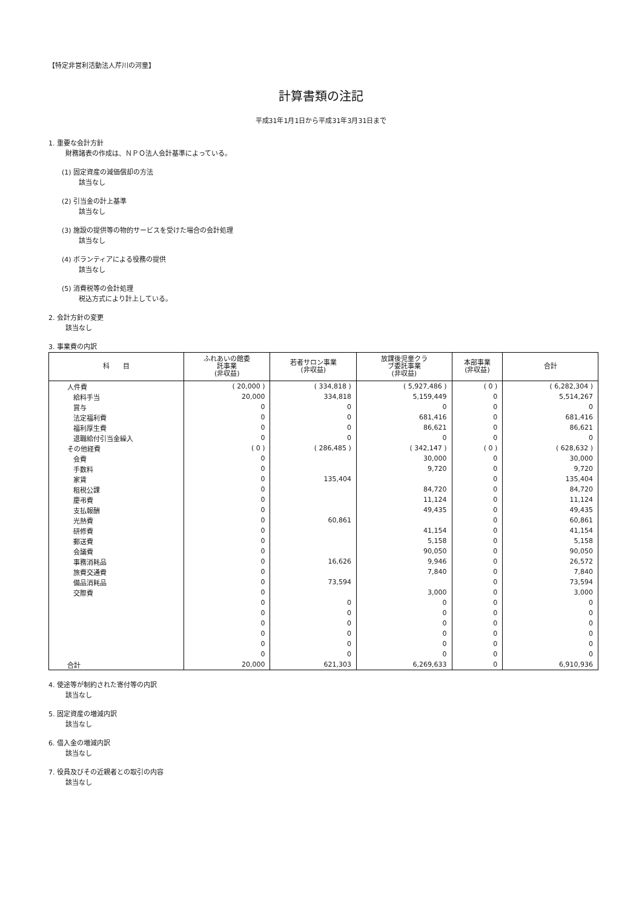【特定非営利活動法人芹川の河童】
計算書類の注記
平成31年1月1日から平成31年3月31日まで
1. 重要な会計方針
財務諸表の作成は、ＮＰＯ法人会計基準によっている。
(1) 固定資産の減価償却の方法
該当なし
(2) 引当金の計上基準
該当なし
(3) 施設の提供等の物的サービスを受けた場合の会計処理
該当なし
(4) ボランティアによる役務の提供
該当なし
(5) 消費税等の会計処理
税込方式により計上している。
2. 会計方針の変更
該当なし
3. 事業費の内訳
| 科 目 | ふれあいの館委 託事業 (非収益) | 若者サロン事業 (非収益) | 放課後児童クラ ブ委託事業 (非収益) | 本部事業 (非収益) | 合計 |
| --- | --- | --- | --- | --- | --- |
| 人件費 | ( 20,000 ) | ( 334,818 ) | ( 5,927,486 ) | ( 0 ) | ( 6,282,304 ) |
| 給料手当 | 20,000 | 334,818 | 5,159,449 | 0 | 5,514,267 |
| 賞与 | 0 | 0 | 0 | 0 | 0 |
| 法定福利費 | 0 | 0 | 681,416 | 0 | 681,416 |
| 福利厚生費 | 0 | 0 | 86,621 | 0 | 86,621 |
| 退職給付引当金繰入 | 0 | 0 | 0 | 0 | 0 |
| その他経費 | ( 0 ) | ( 286,485 ) | ( 342,147 ) | ( 0 ) | ( 628,632 ) |
| 会費 | 0 | | 30,000 | 0 | 30,000 |
| 手数料 | 0 | | 9,720 | 0 | 9,720 |
| 家賃 | 0 | 135,404 | | 0 | 135,404 |
| 租税公課 | 0 | | 84,720 | 0 | 84,720 |
| 慶弔費 | 0 | | 11,124 | 0 | 11,124 |
| 支払報酬 | 0 | | 49,435 | 0 | 49,435 |
| 光熱費 | 0 | 60,861 | | 0 | 60,861 |
| 研修費 | 0 | | 41,154 | 0 | 41,154 |
| 郵送費 | 0 | | 5,158 | 0 | 5,158 |
| 会議費 | 0 | | 90,050 | 0 | 90,050 |
| 事務消耗品 | 0 | 16,626 | 9,946 | 0 | 26,572 |
| 旅費交通費 | 0 | | 7,840 | 0 | 7,840 |
| 備品消耗品 | 0 | 73,594 | | 0 | 73,594 |
| 交際費 | 0 | | 3,000 | 0 | 3,000 |
| | 0 | 0 | 0 | 0 | 0 |
| | 0 | 0 | 0 | 0 | 0 |
| | 0 | 0 | 0 | 0 | 0 |
| | 0 | 0 | 0 | 0 | 0 |
| | 0 | 0 | 0 | 0 | 0 |
| | 0 | 0 | 0 | 0 | 0 |
| 合計 | 20,000 | 621,303 | 6,269,633 | 0 | 6,910,936 |
4. 使途等が制約された寄付等の内訳
該当なし
5. 固定資産の増減内訳
該当なし
6. 借入金の増減内訳
該当なし
7. 役員及びその近親者との取引の内容
該当なし